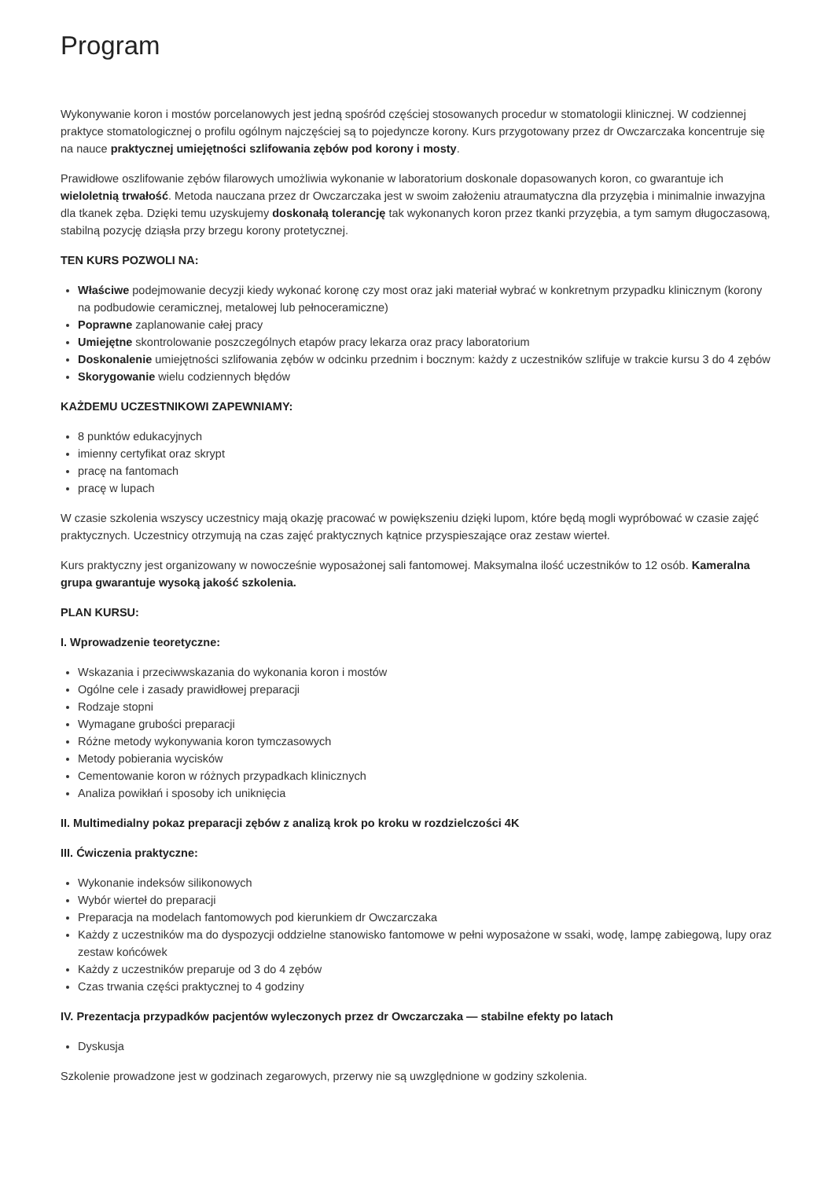Program
Wykonywanie koron i mostów porcelanowych jest jedną spośród częściej stosowanych procedur w stomatologii klinicznej. W codziennej praktyce stomatologicznej o profilu ogólnym najczęściej są to pojedyncze korony. Kurs przygotowany przez dr Owczarczaka koncentruje się na nauce praktycznej umiejętności szlifowania zębów pod korony i mosty.
Prawidłowe oszlifowanie zębów filarowych umożliwia wykonanie w laboratorium doskonale dopasowanych koron, co gwarantuje ich wieloletnią trwałość. Metoda nauczana przez dr Owczarczaka jest w swoim założeniu atraumatyczna dla przyzębia i minimalnie inwazyjna dla tkanek zęba. Dzięki temu uzyskujemy doskonałą tolerancję tak wykonanych koron przez tkanki przyzębia, a tym samym długoczasową, stabilną pozycję dziąsła przy brzegu korony protetycznej.
TEN KURS POZWOLI NA:
Właściwe podejmowanie decyzji kiedy wykonać koronę czy most oraz jaki materiał wybrać w konkretnym przypadku klinicznym (korony na podbudowie ceramicznej, metalowej lub pełnoceramiczne)
Poprawne zaplanowanie całej pracy
Umiejętne skontrolowanie poszczególnych etapów pracy lekarza oraz pracy laboratorium
Doskonalenie umiejętności szlifowania zębów w odcinku przednim i bocznym: każdy z uczestników szlifuje w trakcie kursu 3 do 4 zębów
Skorygowanie wielu codziennych błędów
KAŻDEMU UCZESTNIKOWI ZAPEWNIAMY:
8 punktów edukacyjnych
imienny certyfikat oraz skrypt
pracę na fantomach
pracę w lupach
W czasie szkolenia wszyscy uczestnicy mają okazję pracować w powiększeniu dzięki lupom, które będą mogli wypróbować w czasie zajęć praktycznych. Uczestnicy otrzymują na czas zajęć praktycznych kątnice przyspieszające oraz zestaw wierteł.
Kurs praktyczny jest organizowany w nowocześnie wyposażonej sali fantomowej. Maksymalna ilość uczestników to 12 osób. Kameralna grupa gwarantuje wysoką jakość szkolenia.
PLAN KURSU:
I. Wprowadzenie teoretyczne:
Wskazania i przeciwwskazania do wykonania koron i mostów
Ogólne cele i zasady prawidłowej preparacji
Rodzaje stopni
Wymagane grubości preparacji
Różne metody wykonywania koron tymczasowych
Metody pobierania wycisków
Cementowanie koron w różnych przypadkach klinicznych
Analiza powikłań i sposoby ich uniknięcia
II. Multimedialny pokaz preparacji zębów z analizą krok po kroku w rozdzielczości 4K
III. Ćwiczenia praktyczne:
Wykonanie indeksów silikonowych
Wybór wierteł do preparacji
Preparacja na modelach fantomowych pod kierunkiem dr Owczarczaka
Każdy z uczestników ma do dyspozycji oddzielne stanowisko fantomowe w pełni wyposażone w ssaki, wodę, lampę zabiegową, lupy oraz zestaw końcówek
Każdy z uczestników preparuje od 3 do 4 zębów
Czas trwania części praktycznej to 4 godziny
IV. Prezentacja przypadków pacjentów wyleczonych przez dr Owczarczaka — stabilne efekty po latach
Dyskusja
Szkolenie prowadzone jest w godzinach zegarowych, przerwy nie są uwzględnione w godziny szkolenia.